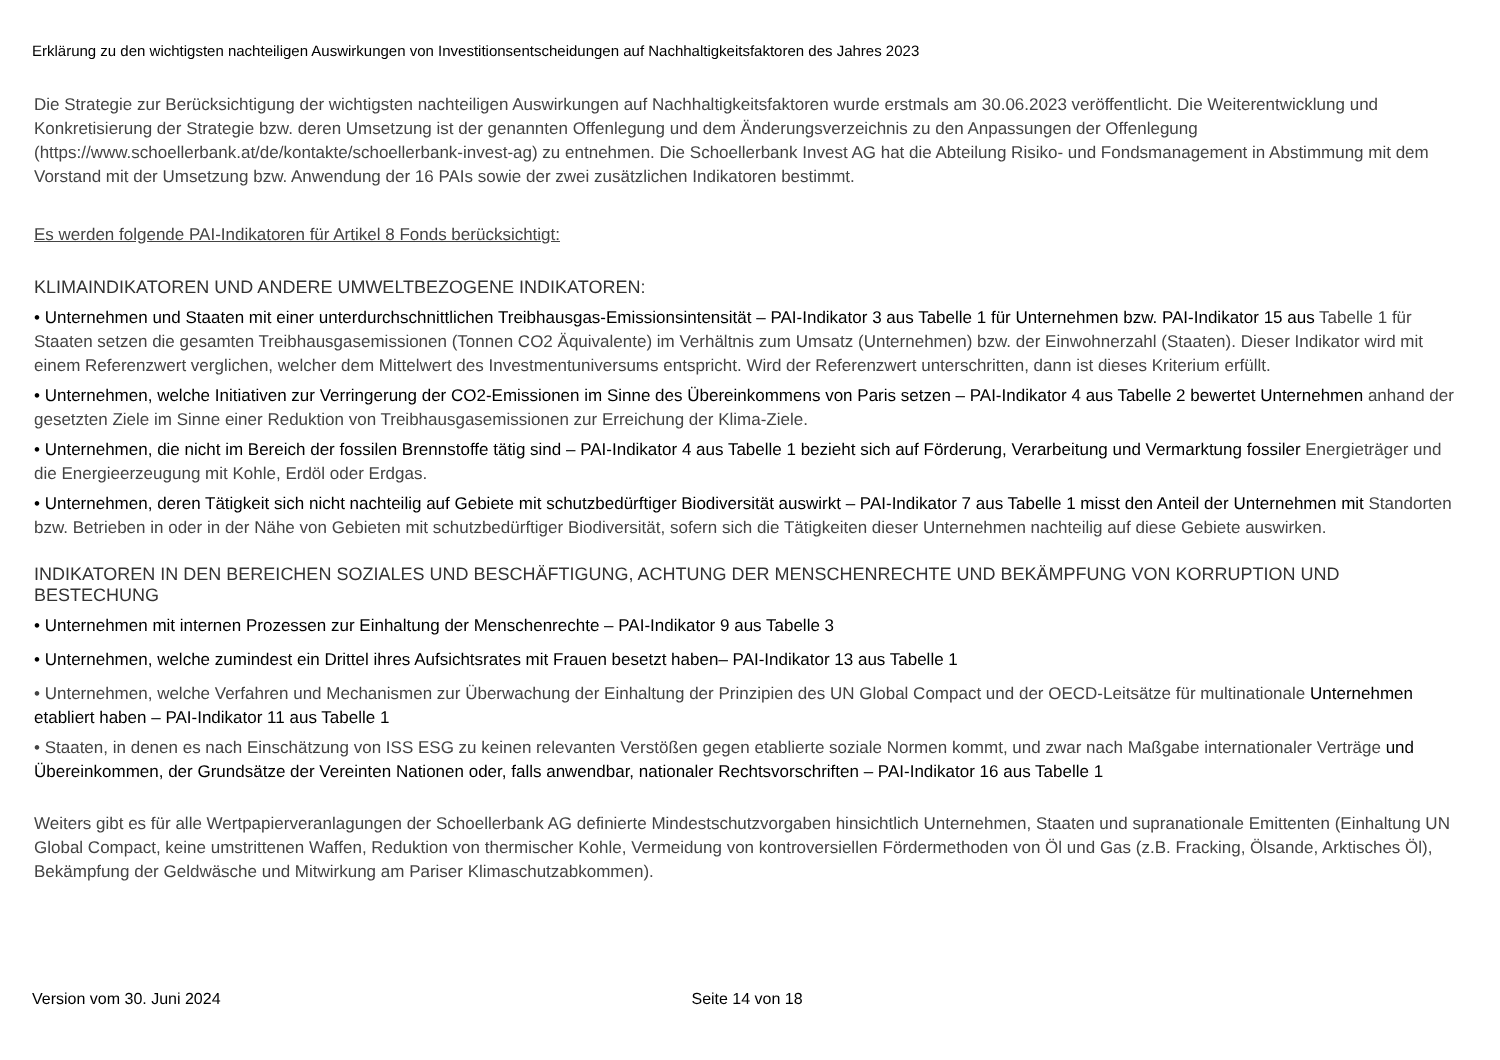Erklärung zu den wichtigsten nachteiligen Auswirkungen von Investitionsentscheidungen auf Nachhaltigkeitsfaktoren des Jahres 2023
Die Strategie zur Berücksichtigung der wichtigsten nachteiligen Auswirkungen auf Nachhaltigkeitsfaktoren wurde erstmals am 30.06.2023 veröffentlicht. Die Weiterentwicklung und Konkretisierung der Strategie bzw. deren Umsetzung ist der genannten Offenlegung und dem Änderungsverzeichnis zu den Anpassungen der Offenlegung (https://www.schoellerbank.at/de/kontakte/schoellerbank-invest-ag) zu entnehmen. Die Schoellerbank Invest AG hat die Abteilung Risiko- und Fondsmanagement in Abstimmung mit dem Vorstand mit der Umsetzung bzw. Anwendung der 16 PAIs sowie der zwei zusätzlichen Indikatoren bestimmt.
Es werden folgende PAI-Indikatoren für Artikel 8 Fonds berücksichtigt:
KLIMAINDIKATOREN UND ANDERE UMWELTBEZOGENE INDIKATOREN:
• Unternehmen und Staaten mit einer unterdurchschnittlichen Treibhausgas-Emissionsintensität – PAI-Indikator 3 aus Tabelle 1 für Unternehmen bzw. PAI-Indikator 15 aus Tabelle 1 für Staaten setzen die gesamten Treibhausgasemissionen (Tonnen CO2 Äquivalente) im Verhältnis zum Umsatz (Unternehmen) bzw. der Einwohnerzahl (Staaten). Dieser Indikator wird mit einem Referenzwert verglichen, welcher dem Mittelwert des Investmentuniversums entspricht. Wird der Referenzwert unterschritten, dann ist dieses Kriterium erfüllt.
• Unternehmen, welche Initiativen zur Verringerung der CO2-Emissionen im Sinne des Übereinkommens von Paris setzen – PAI-Indikator 4 aus Tabelle 2 bewertet Unternehmen anhand der gesetzten Ziele im Sinne einer Reduktion von Treibhausgasemissionen zur Erreichung der Klima-Ziele.
• Unternehmen, die nicht im Bereich der fossilen Brennstoffe tätig sind – PAI-Indikator 4 aus Tabelle 1 bezieht sich auf Förderung, Verarbeitung und Vermarktung fossiler Energieträger und die Energieerzeugung mit Kohle, Erdöl oder Erdgas.
• Unternehmen, deren Tätigkeit sich nicht nachteilig auf Gebiete mit schutzbedürftiger Biodiversität auswirkt – PAI-Indikator 7 aus Tabelle 1 misst den Anteil der Unternehmen mit Standorten bzw. Betrieben in oder in der Nähe von Gebieten mit schutzbedürftiger Biodiversität, sofern sich die Tätigkeiten dieser Unternehmen nachteilig auf diese Gebiete auswirken.
INDIKATOREN IN DEN BEREICHEN SOZIALES UND BESCHÄFTIGUNG, ACHTUNG DER MENSCHENRECHTE UND BEKÄMPFUNG VON KORRUPTION UND BESTECHUNG
• Unternehmen mit internen Prozessen zur Einhaltung der Menschenrechte – PAI-Indikator 9 aus Tabelle 3
• Unternehmen, welche zumindest ein Drittel ihres Aufsichtsrates mit Frauen besetzt haben– PAI-Indikator 13 aus Tabelle 1
• Unternehmen, welche Verfahren und Mechanismen zur Überwachung der Einhaltung der Prinzipien des UN Global Compact und der OECD-Leitsätze für multinationale Unternehmen etabliert haben – PAI-Indikator 11 aus Tabelle 1
• Staaten, in denen es nach Einschätzung von ISS ESG zu keinen relevanten Verstößen gegen etablierte soziale Normen kommt, und zwar nach Maßgabe internationaler Verträge und Übereinkommen, der Grundsätze der Vereinten Nationen oder, falls anwendbar, nationaler Rechtsvorschriften – PAI-Indikator 16 aus Tabelle 1
Weiters gibt es für alle Wertpapierveranlagungen der Schoellerbank AG definierte Mindestschutzvorgaben hinsichtlich Unternehmen, Staaten und supranationale Emittenten (Einhaltung UN Global Compact, keine umstrittenen Waffen, Reduktion von thermischer Kohle, Vermeidung von kontroversiellen Fördermethoden von Öl und Gas (z.B. Fracking, Ölsande, Arktisches Öl), Bekämpfung der Geldwäsche und Mitwirkung am Pariser Klimaschutzabkommen).
Version vom 30. Juni 2024 Seite 14 von 18